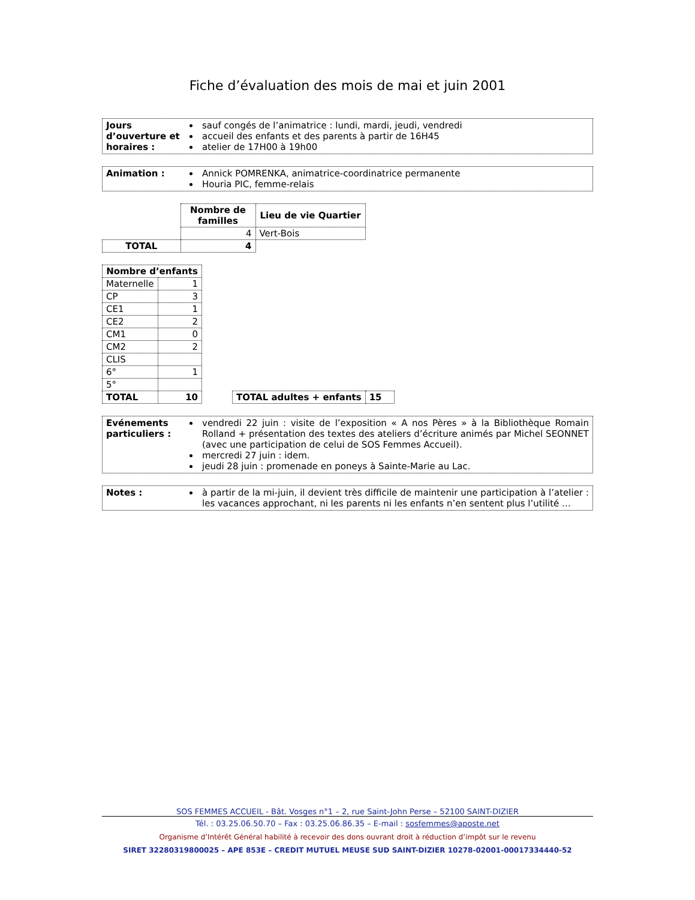Fiche d’évaluation des mois de mai et juin 2001
Jours d’ouverture et horaires :
sauf congés de l’animatrice : lundi, mardi, jeudi, vendredi
accueil des enfants et des parents à partir de 16H45
atelier de 17H00 à 19h00
Animation : Annick POMRENKA, animatrice-coordinatrice permanente
Houria PIC, femme-relais
| | Nombre de familles | Lieu de vie Quartier |
| | 4 | Vert-Bois |
| TOTAL | 4 | |
| Nombre d’enfants | |
| --- | --- |
| Maternelle | 1 |
| CP | 3 |
| CE1 | 1 |
| CE2 | 2 |
| CM1 | 0 |
| CM2 | 2 |
| CLIS | |
| 6° | 1 |
| 5° | |
| TOTAL | 10 |
| TOTAL adultes + enfants | 15 |
| --- | --- |
Evénements particuliers :
vendredi 22 juin : visite de l’exposition « A nos Pères » à la Bibliothèque Romain Rolland + présentation des textes des ateliers d’écriture animés par Michel SEONNET (avec une participation de celui de SOS Femmes Accueil).
mercredi 27 juin : idem.
jeudi 28 juin : promenade en poneys à Sainte-Marie au Lac.
Notes : à partir de la mi-juin, il devient très difficile de maintenir une participation à l’atelier : les vacances approchant, ni les parents ni les enfants n’en sentent plus l’utilité …
SOS FEMMES ACCUEIL - Bât. Vosges n°1 – 2, rue Saint-John Perse – 52100 SAINT-DIZIER
Tél. : 03.25.06.50.70 – Fax : 03.25.06.86.35 – E-mail : sosfemmes@aposte.net
Organisme d’Intérêt Général habilité à recevoir des dons ouvrant droit à réduction d’impôt sur le revenu
SIRET 32280319800025 – APE 853E – CREDIT MUTUEL MEUSE SUD SAINT-DIZIER 10278-02001-00017334440-52